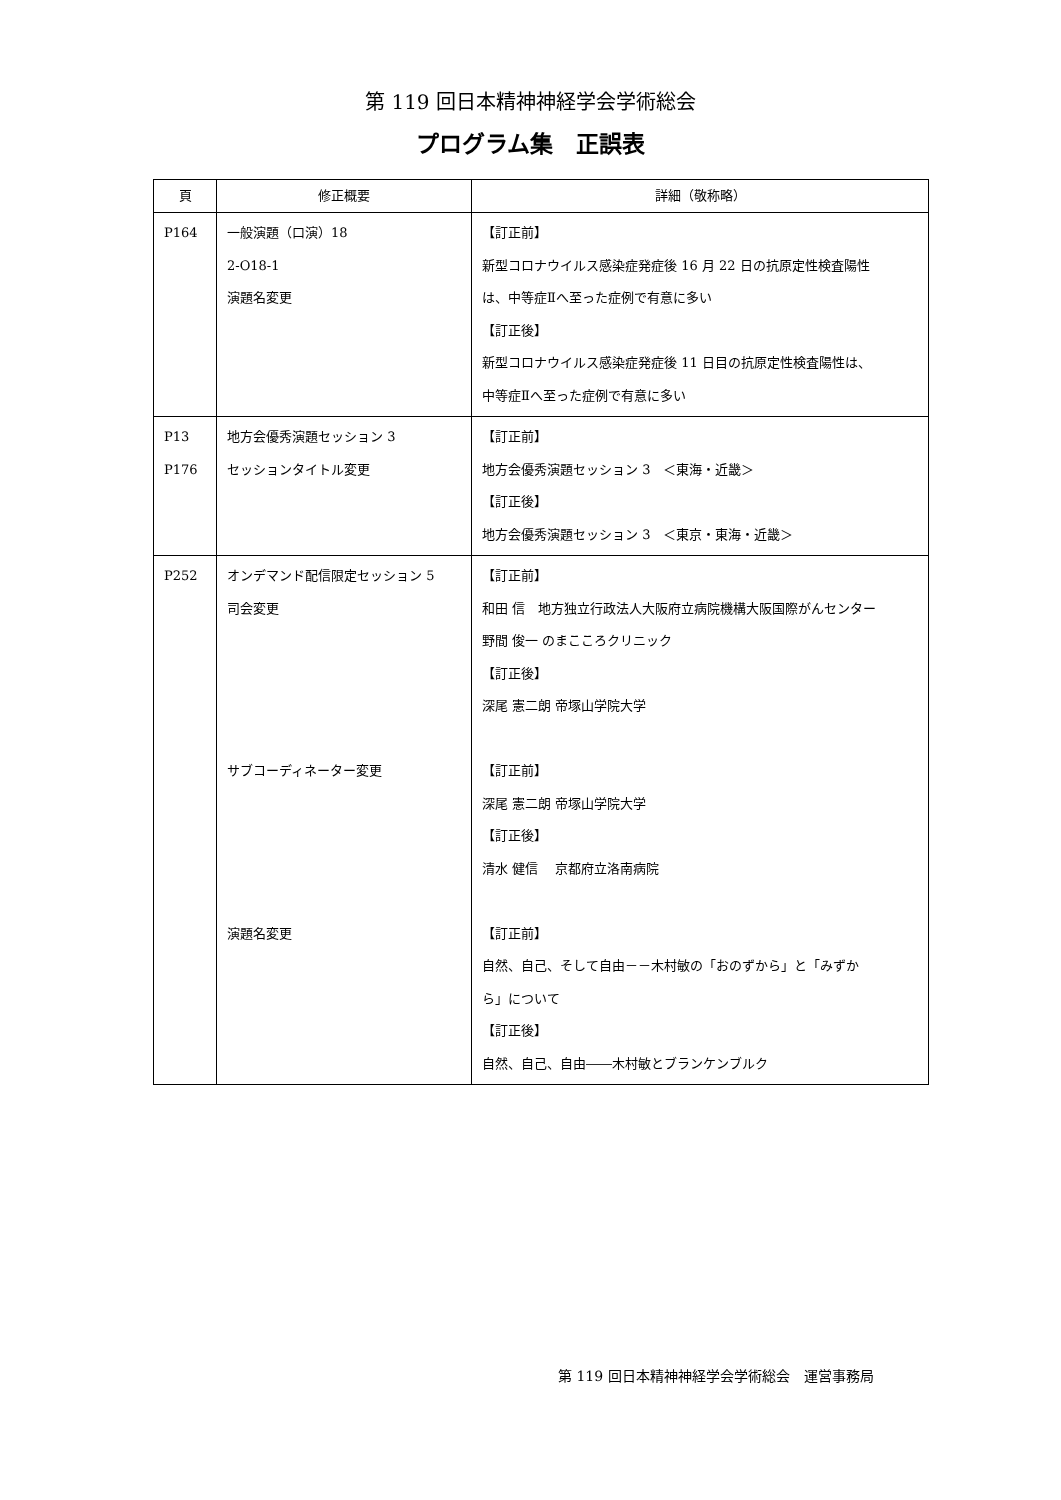第 119 回日本精神神経学会学術総会
プログラム集　正誤表
| 頁 | 修正概要 | 詳細（敬称略） |
| --- | --- | --- |
| P164 | 一般演題（口演）18 2-O18-1 演題名変更 | 【訂正前】 新型コロナウイルス感染症発症後 16 月 22 日の抗原定性検査陽性 は、中等症Ⅱへ至った症例で有意に多い 【訂正後】 新型コロナウイルス感染症発症後 11 日目の抗原定性検査陽性は、 中等症Ⅱへ至った症例で有意に多い |
| P13 P176 | 地方会優秀演題セッション 3 セッションタイトル変更 | 【訂正前】 地方会優秀演題セッション 3 ＜東海・近畿＞ 【訂正後】 地方会優秀演題セッション 3 ＜東京・東海・近畿＞ |
| P252 | オンデマンド配信限定セッション 5 司会変更 サブコーディネーター変更 演題名変更 | 【訂正前】 和田 信 地方独立行政法人大阪府立病院機構大阪国際がんセンター 野間 俊一 のまこころクリニック 【訂正後】 深尾 憲二朗 帝塚山学院大学 【訂正前】 深尾 憲二朗 帝塚山学院大学 【訂正後】 清水 健信 京都府立洛南病院 【訂正前】 自然、自己、そして自由－－木村敏の「おのずから」と「みずか ら」について 【訂正後】 自然、自己、自由――木村敏とブランケンブルク |
第 119 回日本精神神経学会学術総会　運営事務局